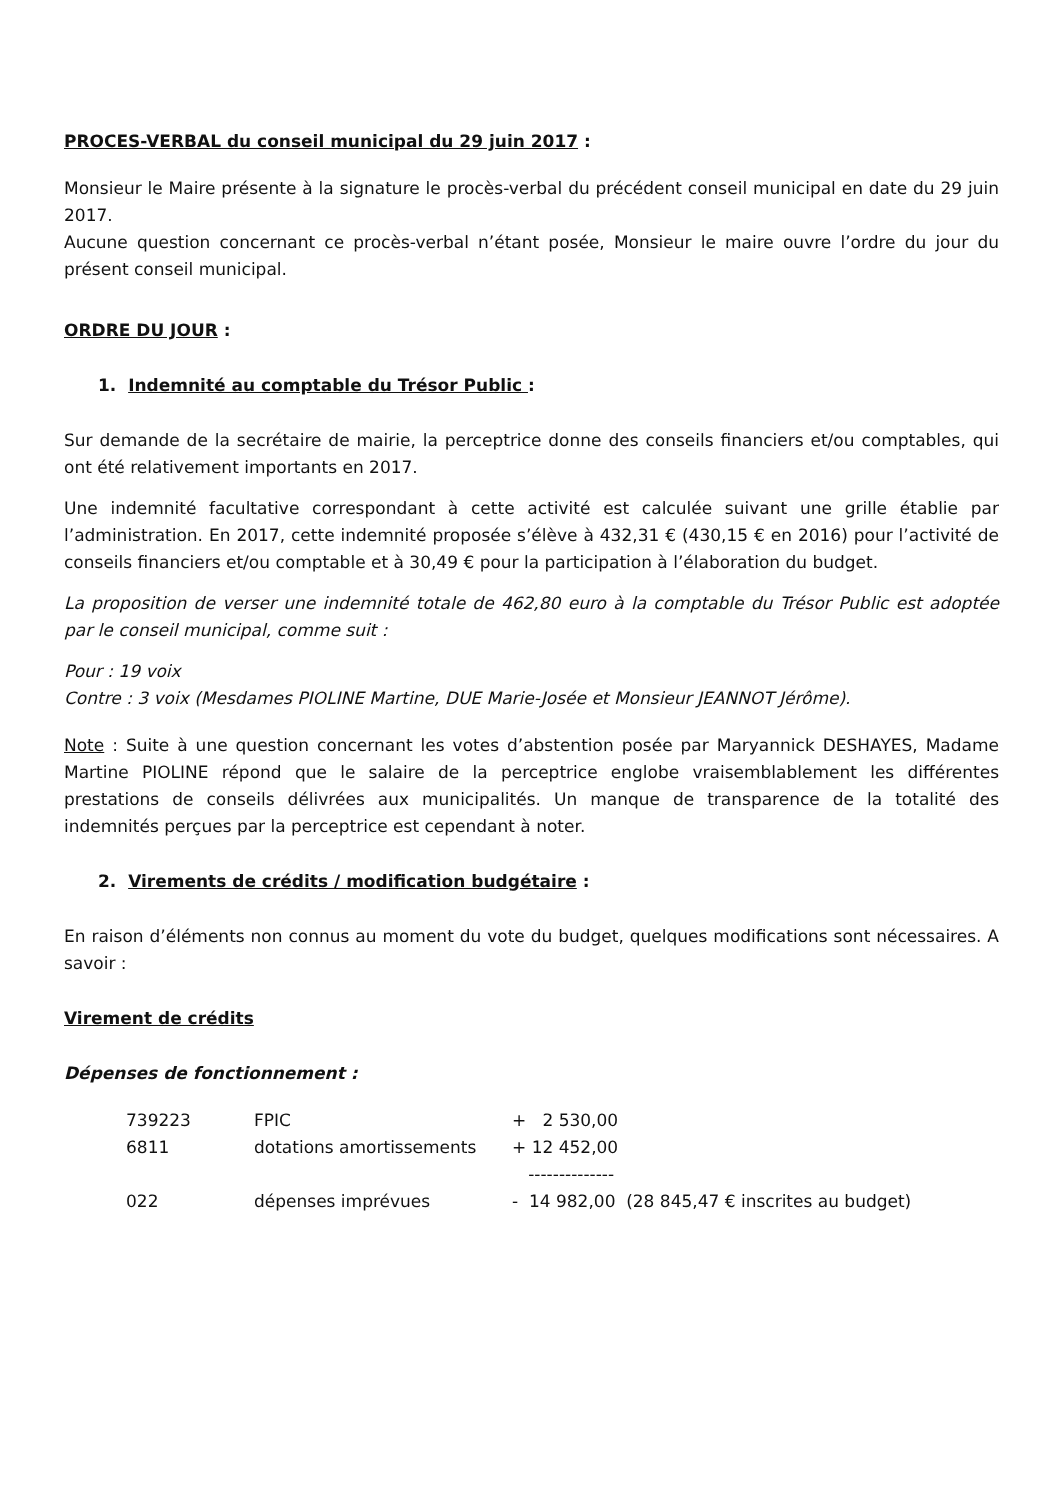PROCES-VERBAL du conseil municipal du 29 juin 2017 :
Monsieur le Maire présente à la signature le procès-verbal du précédent conseil municipal en date du 29 juin 2017.
Aucune question concernant ce procès-verbal n’étant posée, Monsieur le maire ouvre l’ordre du jour du présent conseil municipal.
ORDRE DU JOUR :
1. Indemnité au comptable du Trésor Public :
Sur demande de la secrétaire de mairie, la perceptrice donne des conseils financiers et/ou comptables, qui ont été relativement importants en 2017.
Une indemnité facultative correspondant à cette activité est calculée suivant une grille établie par l’administration. En 2017, cette indemnité proposée s’élève à 432,31 € (430,15 € en 2016) pour l’activité de conseils financiers et/ou comptable et à 30,49 € pour la participation à l’élaboration du budget.
La proposition de verser une indemnité totale de 462,80 euro à la comptable du Trésor Public est adoptée par le conseil municipal, comme suit :
Pour : 19 voix
Contre : 3 voix (Mesdames PIOLINE Martine, DUE Marie-Josée et Monsieur JEANNOT Jérôme).
Note : Suite à une question concernant les votes d’abstention posée par Maryannick DESHAYES, Madame Martine PIOLINE répond que le salaire de la perceptrice englobe vraisemblablement les différentes prestations de conseils délivrées aux municipalités. Un manque de transparence de la totalité des indemnités perçues par la perceptrice est cependant à noter.
2. Virements de crédits / modification budgétaire :
En raison d’éléments non connus au moment du vote du budget, quelques modifications sont nécessaires. A savoir :
Virement de crédits
Dépenses de fonctionnement :
| 739223 | FPIC | + 2 530,00 | |
| 6811 | dotations amortissements | + 12 452,00 | |
| | | -------------- | |
| 022 | dépenses imprévues | - 14 982,00 | (28 845,47 € inscrites au budget) |